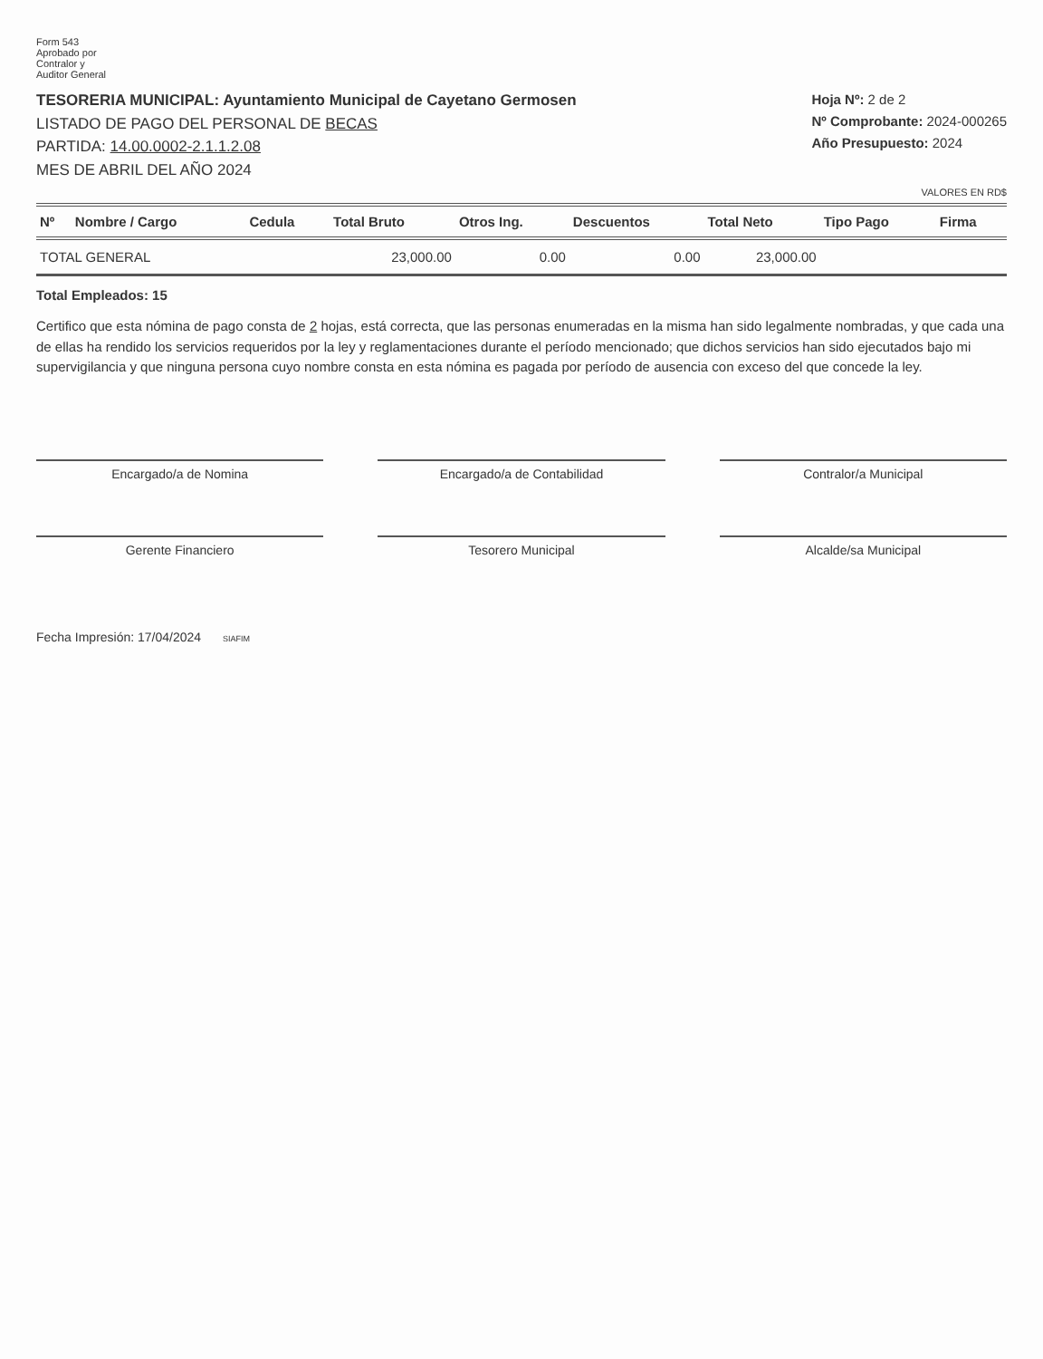Form 543
Aprobado por
Contralor y
Auditor General
TESORERIA MUNICIPAL: Ayuntamiento Municipal de Cayetano Germosen
LISTADO DE PAGO DEL PERSONAL DE BECAS
PARTIDA: 14.00.0002-2.1.1.2.08
MES DE ABRIL DEL AÑO 2024
Hoja Nº: 2 de 2
Nº Comprobante: 2024-000265
Año Presupuesto: 2024
VALORES EN RD$
| Nº | Nombre / Cargo | Cedula | Total Bruto | Otros Ing. | Descuentos | Total Neto | Tipo Pago | Firma |
| --- | --- | --- | --- | --- | --- | --- | --- | --- |
| TOTAL GENERAL | | | 23,000.00 | 0.00 | 0.00 | 23,000.00 | | |
Total Empleados: 15
Certifico que esta nómina de pago consta de 2 hojas, está correcta, que las personas enumeradas en la misma han sido legalmente nombradas, y que cada una de ellas ha rendido los servicios requeridos por la ley y reglamentaciones durante el período mencionado; que dichos servicios han sido ejecutados bajo mi supervigilancia y que ninguna persona cuyo nombre consta en esta nómina es pagada por período de ausencia con exceso del que concede la ley.
Encargado/a de Nomina
Encargado/a de Contabilidad
Contralor/a Municipal
Gerente Financiero
Tesorero Municipal
Alcalde/sa Municipal
Fecha Impresión: 17/04/2024 SIAFIM